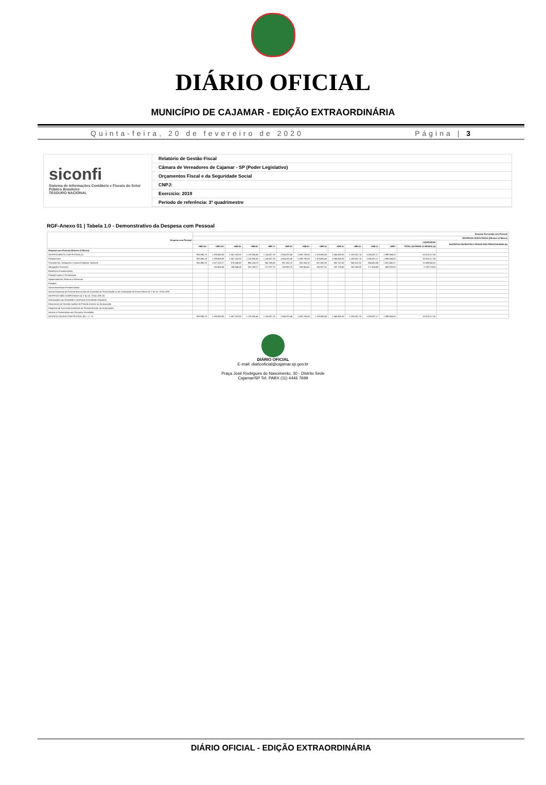DIÁRIO OFICIAL
MUNICÍPIO DE CAJAMAR - EDIÇÃO EXTRAORDINÁRIA
Quinta-feira, 20 de fevereiro de 2020 Página | 3
siconfi
Sistema de Informações Contábeis e Fiscais do Setor Público Brasileiro
TESOURO NACIONAL
Relatório de Gestão Fiscal
Câmara de Vereadores de Cajamar - SP (Poder Legislativo)
Orçamentos Fiscal e da Seguridade Social
CNPJ:
Exercício: 2019
Período de referência: 3º quadrimestre
RGF-Anexo 01 | Tabela 1.0 - Demonstrativo da Despesa com Pessoal
| Despesa com Pessoal | Despesa Executada com Pessoal | | | | | | | | | | | | | |
| --- | --- | --- | --- | --- | --- | --- | --- | --- | --- | --- | --- | --- | --- | --- |
| | DESPESAS EXECUTADAS (Últimos 12 Meses) | | | | | | | | | | | | | |
| | LIQUIDADAS | | | | | | | | | | | | | INSCRITAS EM RESTOS A PAGAR NÃO PROCESSADOS (b) |
| | <MR-11> | <MR-10> | <MR-9> | <MR-8> | <MR-7> | <MR-6> | <MR-5> | <MR-4> | <MR-3> | <MR-2> | <MR-1> | <MR> | TOTAL (ÚLTIMOS 12 MESES) (a) | |
| Despesa com Pessoal (Últimos 12 Meses) | - | - | - | - | - | - | - | - | - | - | - | - | - | - |
| DESPESA BRUTA COM PESSOAL (I) | 903.696,19 | 1.190.668,83 | 1.047.192,93 | 1.118.355,46 | 1.114.657,23 | 1.064.281,46 | 1.089.758,59 | 1.103.680,49 | 1.045.493,26 | 1.105.681,74 | 1.036.087,17 | 1.999.864,00 | 13.819.217,35 | |
| Pessoal Ativo | 903.696,19 | 1.190.668,83 | 1.047.192,93 | 1.118.355,46 | 1.114.657,23 | 1.064.281,46 | 1.089.758,59 | 1.103.680,49 | 1.045.493,26 | 1.105.681,74 | 1.036.087,17 | 1.999.864,00 | 13.819.217,35 | |
| Vencimentos, Vantagens e Outras Despesas Variáveis | 903.696,19 | 1.027.200,27 | 878.648,69 | 956.156,29 | 942.359,45 | 901.300,70 | 920.304,18 | 937.982,88 | 882.767,86 | 942.513,16 | 864.452,48 | 1.531.460,37 | 11.688.842,52 | |
| Obrigações Patronais | | 163.468,56 | 168.544,24 | 162.199,17 | 172.297,78 | 162.980,76 | 169.454,41 | 165.697,61 | 162.725,40 | 163.168,58 | 171.634,69 | 468.203,63 | 2.130.374,83 | |
| Benefícios Previdenciários | | | | | | | | | | | | | | |
| Pessoal Inativo e Pensionistas | | | | | | | | | | | | | | |
| Aposentadorias, Reserva e Reformas | | | | | | | | | | | | | | |
| Pensões | | | | | | | | | | | | | | |
| Outros Benefícios Previdenciários | | | | | | | | | | | | | | |
| Outras Despesas de Pessoal decorrentes de Contratos de Terceirização ou de contratação de forma indireta (§ 1º do art. 18 da LRF) | | | | | | | | | | | | | | |
| DESPESAS NÃO COMPUTADAS (§ 1º do art. 19 da LRF) (II) | | | | | | | | | | | | | | |
| Indenizações por Demissão e Incentivos à Demissão Voluntária | | | | | | | | | | | | | | |
| Decorrentes de Decisão Judicial de Período Anterior ao da Apuração | | | | | | | | | | | | | | |
| Despesas de Exercícios Anteriores de Período Anterior ao da Apuração | | | | | | | | | | | | | | |
| Inativos e Pensionistas com Recursos Vinculados | | | | | | | | | | | | | | |
| DESPESA LÍQUIDA COM PESSOAL (III) = (I - II) | 903.696,19 | 1.190.668,83 | 1.047.192,93 | 1.118.355,46 | 1.114.657,23 | 1.064.281,46 | 1.089.758,59 | 1.103.680,49 | 1.045.493,26 | 1.105.681,74 | 1.036.087,17 | 1.999.864,00 | 13.819.217,35 | |
DIÁRIO OFICIAL
E-mail: diariooficial@cajamar.sp.gov.br
Praça José Rodrigues do Nascimento, 30 - Distrito Sede
Cajamar/SP Tel. PABX (11) 4446 7699
DIÁRIO OFICIAL - EDIÇÃO EXTRAORDINÁRIA